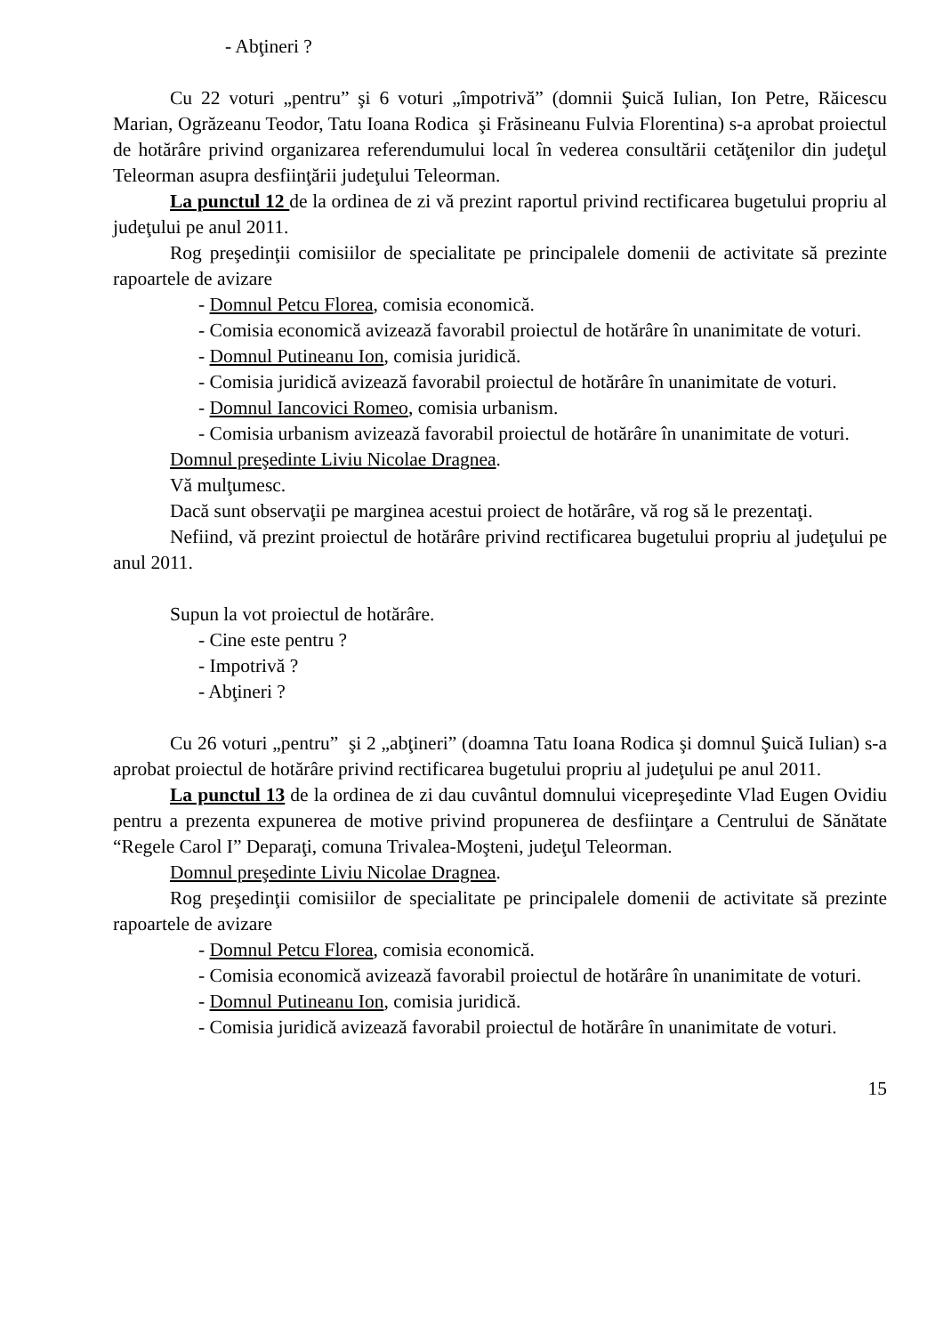- Abţineri ?
Cu 22 voturi „pentru” şi 6 voturi „împotrivă” (domnii Şuică Iulian, Ion Petre, Răicescu Marian, Ogrăzeanu Teodor, Tatu Ioana Rodica şi Frăsineanu Fulvia Florentina) s-a aprobat proiectul de hotărâre privind organizarea referendumului local în vederea consultării cetăţenilor din judeţul Teleorman asupra desfiinţării judeţului Teleorman.
La punctul 12 de la ordinea de zi vă prezint raportul privind rectificarea bugetului propriu al judeţului pe anul 2011.
Rog preşedinţii comisiilor de specialitate pe principalele domenii de activitate să prezinte rapoartele de avizare
- Domnul Petcu Florea, comisia economică.
- Comisia economică avizează favorabil proiectul de hotărâre în unanimitate de voturi.
- Domnul Putineanu Ion, comisia juridică.
- Comisia juridică avizează favorabil proiectul de hotărâre în unanimitate de voturi.
- Domnul Iancovici Romeo, comisia urbanism.
- Comisia urbanism avizează favorabil proiectul de hotărâre în unanimitate de voturi.
Domnul preşedinte Liviu Nicolae Dragnea.
Vă mulţumesc.
Dacă sunt observaţii pe marginea acestui proiect de hotărâre, vă rog să le prezentaţi.
Nefiind, vă prezint proiectul de hotărâre privind rectificarea bugetului propriu al judeţului pe anul 2011.
Supun la vot proiectul de hotărâre.
- Cine este pentru ?
- Impotrivă ?
- Abţineri ?
Cu 26 voturi „pentru” şi 2 „abţineri” (doamna Tatu Ioana Rodica şi domnul Şuică Iulian) s-a aprobat proiectul de hotărâre privind rectificarea bugetului propriu al judeţului pe anul 2011.
La punctul 13 de la ordinea de zi dau cuvântul domnului vicepreşedinte Vlad Eugen Ovidiu pentru a prezenta expunerea de motive privind propunerea de desfiinţare a Centrului de Sănătate “Regele Carol I” Deparaţi, comuna Trivalea-Moşteni, judeţul Teleorman.
Domnul preşedinte Liviu Nicolae Dragnea.
Rog preşedinţii comisiilor de specialitate pe principalele domenii de activitate să prezinte rapoartele de avizare
- Domnul Petcu Florea, comisia economică.
- Comisia economică avizează favorabil proiectul de hotărâre în unanimitate de voturi.
- Domnul Putineanu Ion, comisia juridică.
- Comisia juridică avizează favorabil proiectul de hotărâre în unanimitate de voturi.
15